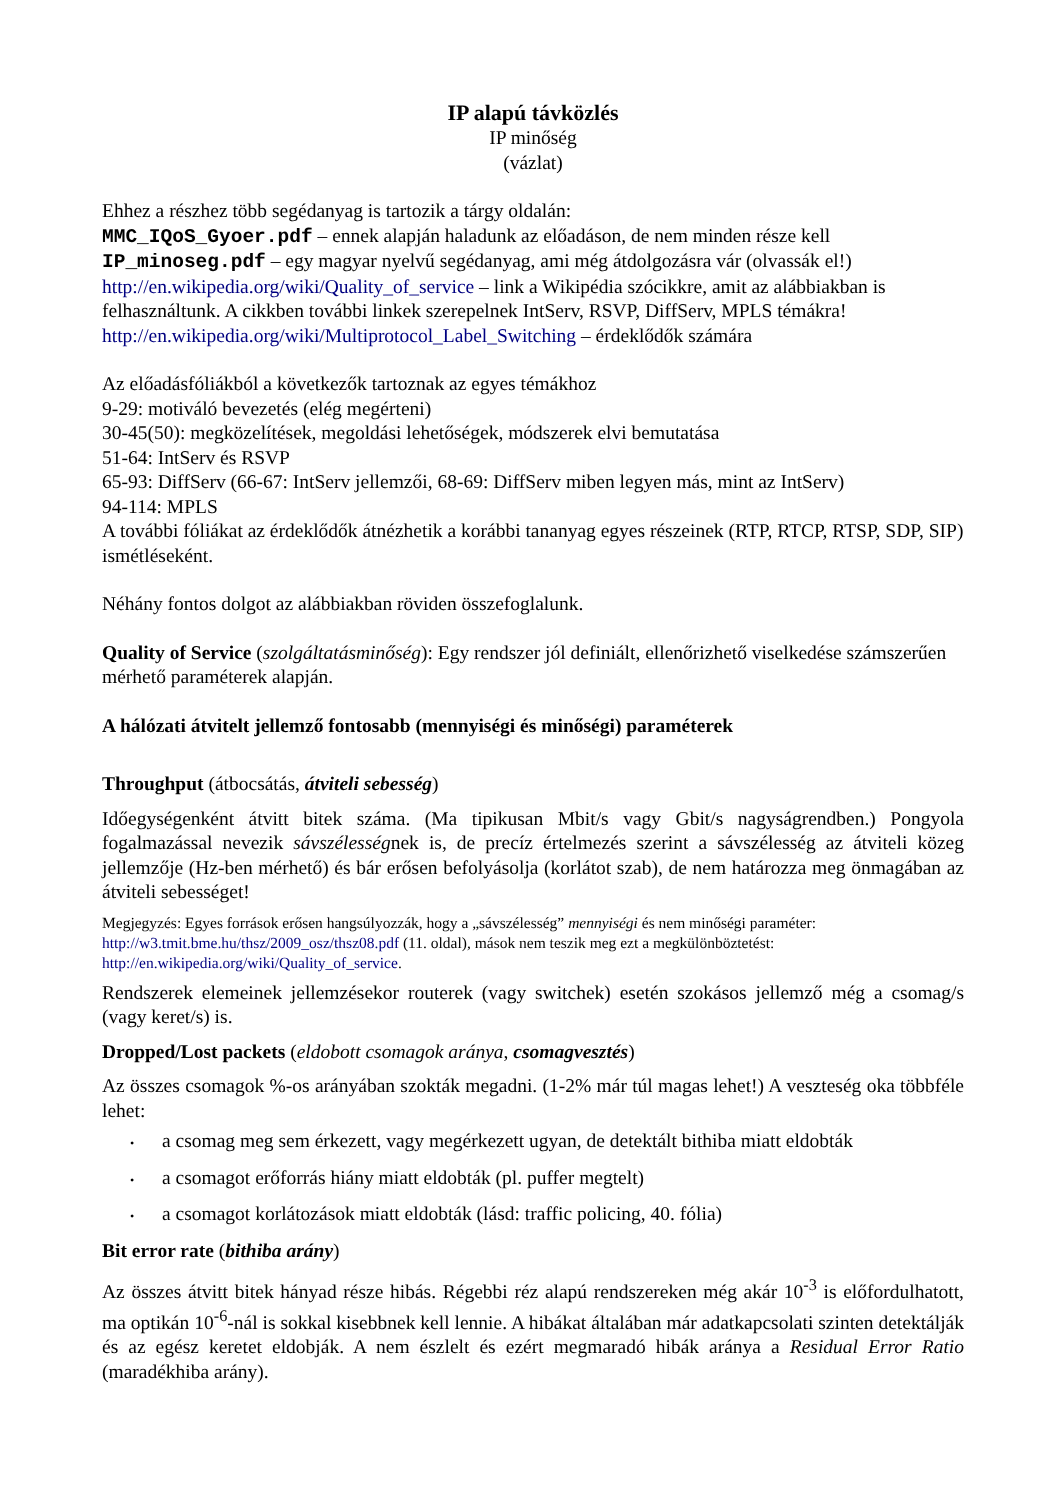IP alapú távközlés
IP minőség
(vázlat)
Ehhez a részhez több segédanyag is tartozik a tárgy oldalán:
MMC_IQoS_Gyoer.pdf – ennek alapján haladunk az előadáson, de nem minden része kell
IP_minoseg.pdf – egy magyar nyelvű segédanyag, ami még átdolgozásra vár (olvassák el!)
http://en.wikipedia.org/wiki/Quality_of_service – link a Wikipédia szócikkre, amit az alábbiakban is felhasználtunk. A cikkben további linkek szerepelnek IntServ, RSVP, DiffServ, MPLS témákra!
http://en.wikipedia.org/wiki/Multiprotocol_Label_Switching – érdeklődők számára
Az előadásfóliákból a következők tartoznak az egyes témákhoz
9-29: motiváló bevezetés (elég megérteni)
30-45(50): megközelítések, megoldási lehetőségek, módszerek elvi bemutatása
51-64: IntServ és RSVP
65-93: DiffServ (66-67: IntServ jellemzői, 68-69: DiffServ miben legyen más, mint az IntServ)
94-114: MPLS
A további fóliákat az érdeklődők átnézhetik a korábbi tananyag egyes részeinek (RTP, RTCP, RTSP, SDP, SIP) ismétléseként.
Néhány fontos dolgot az alábbiakban röviden összefoglalunk.
Quality of Service (szolgáltatásminőség): Egy rendszer jól definiált, ellenőrizhető viselkedése számszerűen mérhető paraméterek alapján.
A hálózati átvitelt jellemző fontosabb (mennyiségi és minőségi) paraméterek
Throughput (átbocsátás, átviteli sebesség)
Időegységenként átvitt bitek száma. (Ma tipikusan Mbit/s vagy Gbit/s nagyságrendben.) Pongyola fogalmazással nevezik sávszélességnek is, de precíz értelmezés szerint a sávszélesség az átviteli közeg jellemzője (Hz-ben mérhető) és bár erősen befolyásolja (korlátot szab), de nem határozza meg önmagában az átviteli sebességet!
Megjegyzés: Egyes források erősen hangsúlyozzák, hogy a „sávszélesség” mennyiségi és nem minőségi paraméter: http://w3.tmit.bme.hu/thsz/2009_osz/thsz08.pdf (11. oldal), mások nem teszik meg ezt a megkülönböztetést: http://en.wikipedia.org/wiki/Quality_of_service.
Rendszerek elemeinek jellemzésekor routerek (vagy switchek) esetén szokásos jellemző még a csomag/s (vagy keret/s) is.
Dropped/Lost packets (eldobott csomagok aránya, csomagvesztés)
Az összes csomagok %-os arányában szokták megadni. (1-2% már túl magas lehet!) A veszteség oka többféle lehet:
• a csomag meg sem érkezett, vagy megérkezett ugyan, de detektált bithiba miatt eldobták
• a csomagot erőforrás hiány miatt eldobták (pl. puffer megtelt)
• a csomagot korlátozások miatt eldobták (lásd: traffic policing, 40. fólia)
Bit error rate (bithiba arány)
Az összes átvitt bitek hányad része hibás. Régebbi réz alapú rendszereken még akár 10<sup>-3</sup> is előfordulhatott, ma optikán 10<sup>-6</sup>-nál is sokkal kisebbnek kell lennie. A hibákat általában már adatkapcsolati szinten detektálják és az egész keretet eldobják. A nem észlelt és ezért megmaradó hibák aránya a Residual Error Ratio (maradékhiba arány).